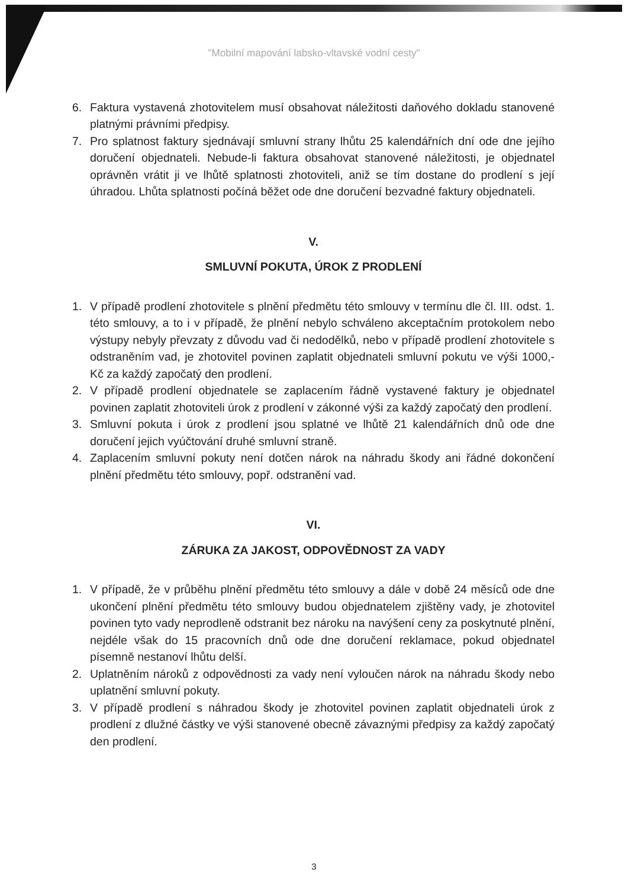"Mobilní mapování labsko-vltavské vodní cesty"
6. Faktura vystavená zhotovitelem musí obsahovat náležitosti daňového dokladu stanovené platnými právními předpisy.
7. Pro splatnost faktury sjednávají smluvní strany lhůtu 25 kalendářních dní ode dne jejího doručení objednateli. Nebude-li faktura obsahovat stanovené náležitosti, je objednatel oprávněn vrátit ji ve lhůtě splatnosti zhotoviteli, aniž se tím dostane do prodlení s její úhradou. Lhůta splatnosti počíná běžet ode dne doručení bezvadné faktury objednateli.
V.
SMLUVNÍ POKUTA, ÚROK Z PRODLENÍ
1. V případě prodlení zhotovitele s plnění předmětu této smlouvy v termínu dle čl. III. odst. 1. této smlouvy, a to i v případě, že plnění nebylo schváleno akceptačním protokolem nebo výstupy nebyly převzaty z důvodu vad či nedodělků, nebo v případě prodlení zhotovitele s odstraněním vad, je zhotovitel povinen zaplatit objednateli smluvní pokutu ve výši 1000,- Kč za každý započatý den prodlení.
2. V případě prodlení objednatele se zaplacením řádně vystavené faktury je objednatel povinen zaplatit zhotoviteli úrok z prodlení v zákonné výši za každý započatý den prodlení.
3. Smluvní pokuta i úrok z prodlení jsou splatné ve lhůtě 21 kalendářních dnů ode dne doručení jejich vyúčtování druhé smluvní straně.
4. Zaplacením smluvní pokuty není dotčen nárok na náhradu škody ani řádné dokončení plnění předmětu této smlouvy, popř. odstranění vad.
VI.
ZÁRUKA ZA JAKOST, ODPOVĚDNOST ZA VADY
1. V případě, že v průběhu plnění předmětu této smlouvy a dále v době 24 měsíců ode dne ukončení plnění předmětu této smlouvy budou objednatelem zjištěny vady, je zhotovitel povinen tyto vady neprodleně odstranit bez nároku na navýšení ceny za poskytnuté plnění, nejdéle však do 15 pracovních dnů ode dne doručení reklamace, pokud objednatel písemně nestanoví lhůtu delší.
2. Uplatněním nároků z odpovědnosti za vady není vyloučen nárok na náhradu škody nebo uplatnění smluvní pokuty.
3. V případě prodlení s náhradou škody je zhotovitel povinen zaplatit objednateli úrok z prodlení z dlužné částky ve výši stanovené obecně závaznými předpisy za každý započatý den prodlení.
3